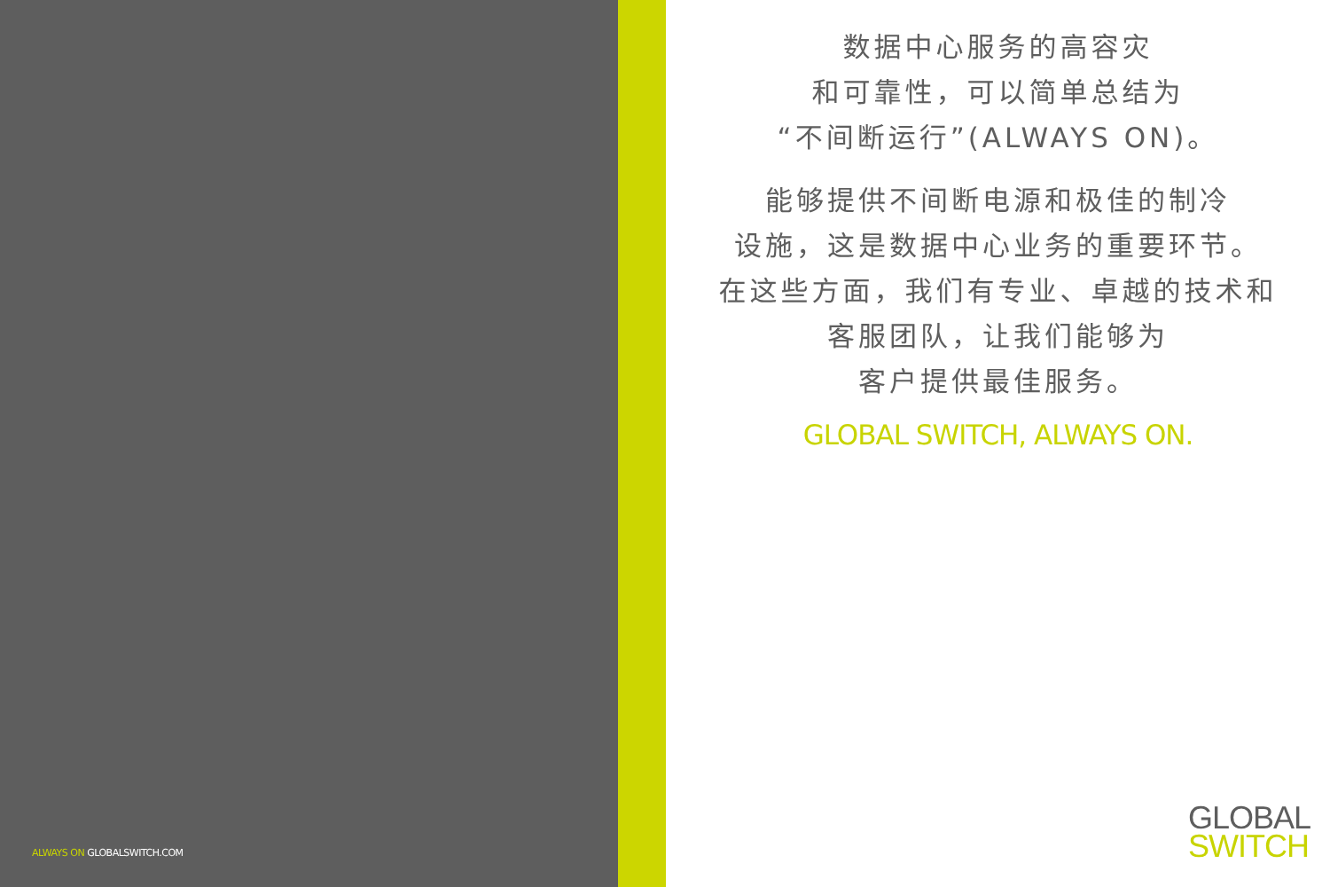ALWAYS ON GLOBALSWITCH.COM
数据中心服务的高容灾
和可靠性，可以简单总结为
“不间断运行”(ALWAYS ON)。
能够提供不间断电源和极佳的制冷
设施，这是数据中心业务的重要环节。
在这些方面，我们有专业、卓越的技术和
客服团队，让我们能够为
客户提供最佳服务。
GLOBAL SWITCH, ALWAYS ON.
GLOBAL
SWITCH